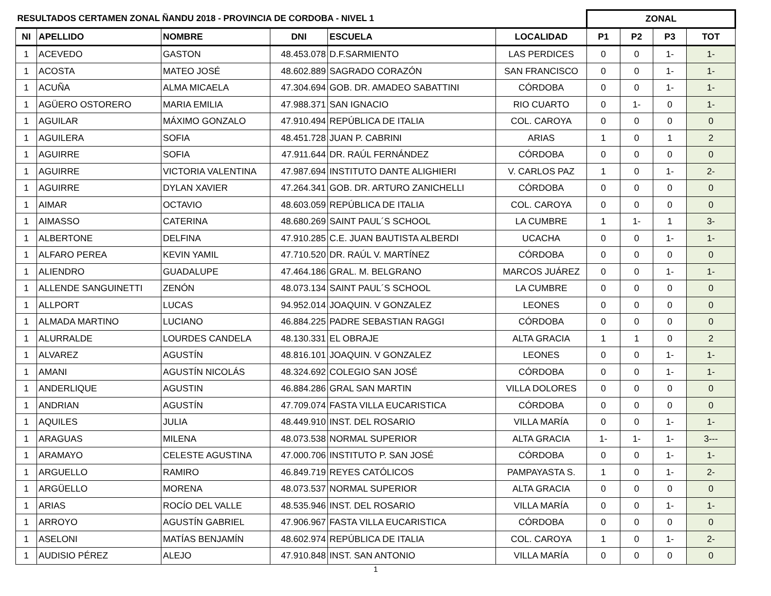| RESULTADOS CERTAMEN ZONAL ÑANDU 2018 - PROVINCIA DE CORDOBA - NIVEL 1 | | | | | | ZONAL | | | |
| NI | APELLIDO | NOMBRE | DNI | ESCUELA | LOCALIDAD | P1 | P2 | P3 | TOT |
| 1 | ACEVEDO | GASTON | 48.453.078 | D.F.SARMIENTO | LAS PERDICES | 0 | 0 | 1- | 1- |
| 1 | ACOSTA | MATEO JOSÉ | 48.602.889 | SAGRADO CORAZÓN | SAN FRANCISCO | 0 | 0 | 1- | 1- |
| 1 | ACUÑA | ALMA MICAELA | 47.304.694 | GOB. DR. AMADEO SABATTINI | CÓRDOBA | 0 | 0 | 1- | 1- |
| 1 | AGÜERO OSTORERO | MARIA EMILIA | 47.988.371 | SAN IGNACIO | RIO CUARTO | 0 | 1- | 0 | 1- |
| 1 | AGUILAR | MÁXIMO GONZALO | 47.910.494 | REPÚBLICA DE ITALIA | COL. CAROYA | 0 | 0 | 0 | 0 |
| 1 | AGUILERA | SOFIA | 48.451.728 | JUAN P. CABRINI | ARIAS | 1 | 0 | 1 | 2 |
| 1 | AGUIRRE | SOFIA | 47.911.644 | DR. RAÚL FERNÁNDEZ | CÓRDOBA | 0 | 0 | 0 | 0 |
| 1 | AGUIRRE | VICTORIA VALENTINA | 47.987.694 | INSTITUTO DANTE ALIGHIERI | V. CARLOS PAZ | 1 | 0 | 1- | 2- |
| 1 | AGUIRRE | DYLAN XAVIER | 47.264.341 | GOB. DR. ARTURO ZANICHELLI | CÓRDOBA | 0 | 0 | 0 | 0 |
| 1 | AIMAR | OCTAVIO | 48.603.059 | REPÚBLICA DE ITALIA | COL. CAROYA | 0 | 0 | 0 | 0 |
| 1 | AIMASSO | CATERINA | 48.680.269 | SAINT PAUL´S SCHOOL | LA CUMBRE | 1 | 1- | 1 | 3- |
| 1 | ALBERTONE | DELFINA | 47.910.285 | C.E. JUAN BAUTISTA ALBERDI | UCACHA | 0 | 0 | 1- | 1- |
| 1 | ALFARO PEREA | KEVIN YAMIL | 47.710.520 | DR. RAÚL V. MARTÍNEZ | CÓRDOBA | 0 | 0 | 0 | 0 |
| 1 | ALIENDRO | GUADALUPE | 47.464.186 | GRAL. M. BELGRANO | MARCOS JUÁREZ | 0 | 0 | 1- | 1- |
| 1 | ALLENDE SANGUINETTI | ZENÓN | 48.073.134 | SAINT PAUL´S SCHOOL | LA CUMBRE | 0 | 0 | 0 | 0 |
| 1 | ALLPORT | LUCAS | 94.952.014 | JOAQUIN. V GONZALEZ | LEONES | 0 | 0 | 0 | 0 |
| 1 | ALMADA MARTINO | LUCIANO | 46.884.225 | PADRE SEBASTIAN RAGGI | CÓRDOBA | 0 | 0 | 0 | 0 |
| 1 | ALURRALDE | LOURDES CANDELA | 48.130.331 | EL OBRAJE | ALTA GRACIA | 1 | 1 | 0 | 2 |
| 1 | ALVAREZ | AGUSTÍN | 48.816.101 | JOAQUIN. V GONZALEZ | LEONES | 0 | 0 | 1- | 1- |
| 1 | AMANI | AGUSTÍN NICOLÁS | 48.324.692 | COLEGIO SAN JOSÉ | CÓRDOBA | 0 | 0 | 1- | 1- |
| 1 | ANDERLIQUE | AGUSTIN | 46.884.286 | GRAL SAN MARTIN | VILLA DOLORES | 0 | 0 | 0 | 0 |
| 1 | ANDRIAN | AGUSTÍN | 47.709.074 | FASTA VILLA EUCARISTICA | CÓRDOBA | 0 | 0 | 0 | 0 |
| 1 | AQUILES | JULIA | 48.449.910 | INST. DEL ROSARIO | VILLA MARÍA | 0 | 0 | 1- | 1- |
| 1 | ARAGUAS | MILENA | 48.073.538 | NORMAL SUPERIOR | ALTA GRACIA | 1- | 1- | 1- | 3--- |
| 1 | ARAMAYO | CELESTE AGUSTINA | 47.000.706 | INSTITUTO P. SAN JOSÉ | CÓRDOBA | 0 | 0 | 1- | 1- |
| 1 | ARGUELLO | RAMIRO | 46.849.719 | REYES CATÓLICOS | PAMPAYASTA S. | 1 | 0 | 1- | 2- |
| 1 | ARGÜELLO | MORENA | 48.073.537 | NORMAL SUPERIOR | ALTA GRACIA | 0 | 0 | 0 | 0 |
| 1 | ARIAS | ROCÍO DEL VALLE | 48.535.946 | INST. DEL ROSARIO | VILLA MARÍA | 0 | 0 | 1- | 1- |
| 1 | ARROYO | AGUSTÍN GABRIEL | 47.906.967 | FASTA VILLA EUCARISTICA | CÓRDOBA | 0 | 0 | 0 | 0 |
| 1 | ASELONI | MATÍAS BENJAMÍN | 48.602.974 | REPÚBLICA DE ITALIA | COL. CAROYA | 1 | 0 | 1- | 2- |
| 1 | AUDISIO PÉREZ | ALEJO | 47.910.848 | INST. SAN ANTONIO | VILLA MARÍA | 0 | 0 | 0 | 0 |
1